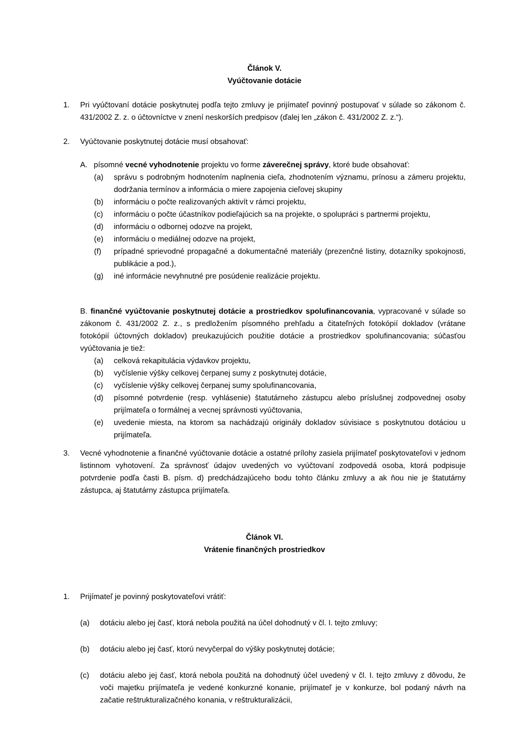Článok V.
Vyúčtovanie dotácie
1. Pri vyúčtovaní dotácie poskytnutej podľa tejto zmluvy je prijímateľ povinný postupovať v súlade so zákonom č. 431/2002 Z. z. o účtovníctve v znení neskorších predpisov (ďalej len „zákon č. 431/2002 Z. z.“).
2. Vyúčtovanie poskytnutej dotácie musí obsahovať:
A. písomné vecné vyhodnotenie projektu vo forme záverečnej správy, ktoré bude obsahovať:
(a) správu s podrobným hodnotením naplnenia cieľa, zhodnotením významu, prínosu a zámeru projektu, dodržania termínov a informácia o miere zapojenia cieľovej skupiny
(b) informáciu o počte realizovaných aktivít v rámci projektu,
(c) informáciu o počte účastníkov podieľajúcich sa na projekte, o spolupráci s partnermi projektu,
(d) informáciu o odbornej odozve na projekt,
(e) informáciu o mediálnej odozve na projekt,
(f) prípadné sprievodné propagačné a dokumentačné materiály (prezenčné listiny, dotazníky spokojnosti, publikácie a pod.),
(g) iné informácie nevyhnutné pre posúdenie realizácie projektu.
B. finančné vyúčtovanie poskytnutej dotácie a prostriedkov spolufinancovania, vypracované v súlade so zákonom č. 431/2002 Z. z., s predložením písomného prehľadu a čitateľných fotokópií dokladov (vrátane fotokópií účtovných dokladov) preukazujúcich použitie dotácie a prostriedkov spolufinancovania; súčasťou vyúčtovania je tiež:
(a) celková rekapitulácia výdavkov projektu,
(b) vyčíslenie výšky celkovej čerpanej sumy z poskytnutej dotácie,
(c) vyčíslenie výšky celkovej čerpanej sumy spolufinancovania,
(d) písomné potvrdenie (resp. vyhlásenie) štatutárneho zástupcu alebo príslušnej zodpovednej osoby prijímateľa o formálnej a vecnej správnosti vyúčtovania,
(e) uvedenie miesta, na ktorom sa nachádzajú originály dokladov súvisiace s poskytnutou dotáciou u prijímateľa.
3. Vecné vyhodnotenie a finančné vyúčtovanie dotácie a ostatné prílohy zasiela prijímateľ poskytovateľovi v jednom listinnom vyhotovení. Za správnosť údajov uvedených vo vyúčtovaní zodpovedá osoba, ktorá podpisuje potvrdenie podľa časti B. písm. d) predchádzajúceho bodu tohto článku zmluvy a ak ňou nie je štatutárny zástupca, aj štatutárny zástupca prijímateľa.
Článok VI.
Vrátenie finančných prostriedkov
1. Prijímateľ je povinný poskytovateľovi vrátiť:
(a) dotáciu alebo jej časť, ktorá nebola použitá na účel dohodnutý v čl. I. tejto zmluvy;
(b) dotáciu alebo jej časť, ktorú nevyčerpal do výšky poskytnutej dotácie;
(c) dotáciu alebo jej časť, ktorá nebola použitá na dohodnutý účel uvedený v čl. I. tejto zmluvy z dôvodu, že voči majetku prijímateľa je vedené konkurzné konanie, prijímateľ je v konkurze, bol podaný návrh na začatie reštrukturalizačného konania, v reštrukturalizácii,